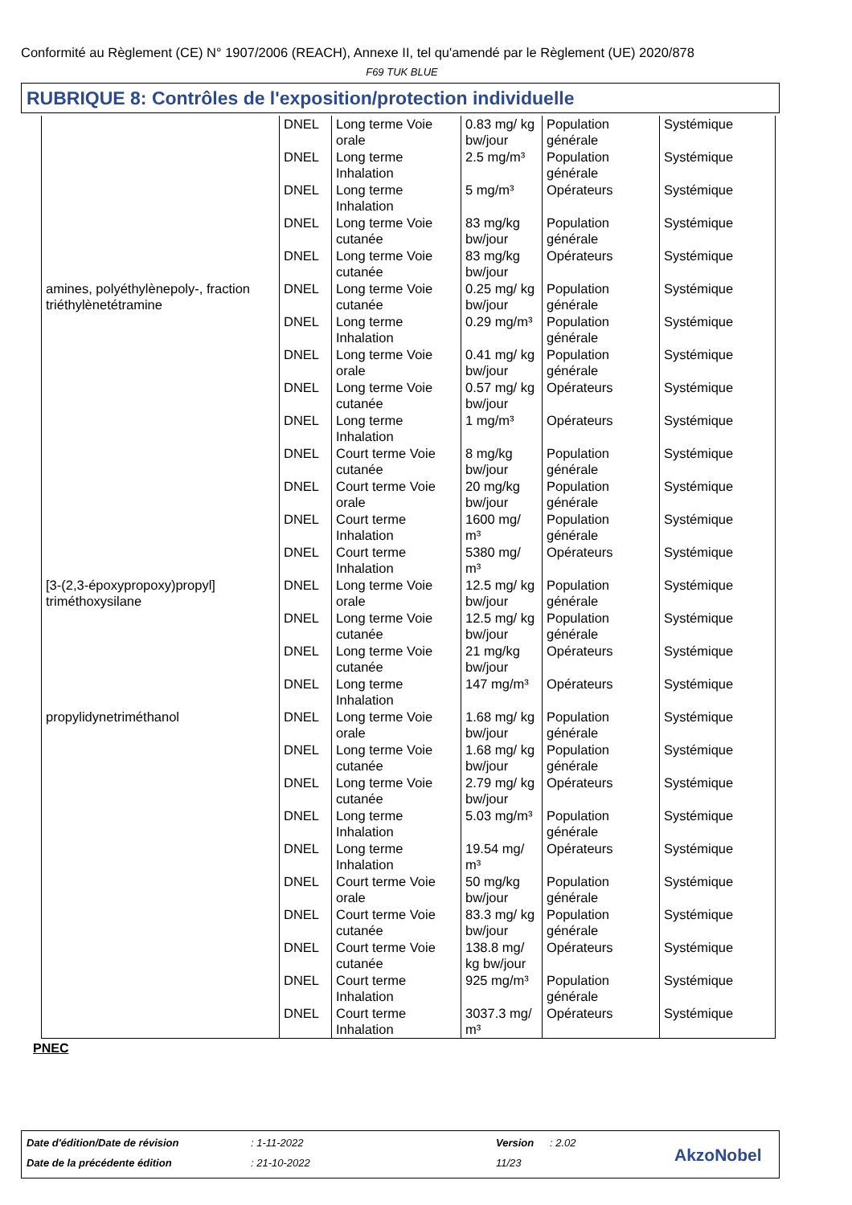Conformité au Règlement (CE) N° 1907/2006 (REACH), Annexe II, tel qu'amendé par le Règlement (UE) 2020/878
F69 TUK BLUE
RUBRIQUE 8: Contrôles de l'exposition/protection individuelle
| | DNEL | Long terme Voie orale | 0.83 mg/ kg bw/jour | Population générale | Systémique |
| | DNEL | Long terme Inhalation | 2.5 mg/m³ | Population générale | Systémique |
| | DNEL | Long terme Inhalation | 5 mg/m³ | Opérateurs | Systémique |
| | DNEL | Long terme Voie cutanée | 83 mg/kg bw/jour | Population générale | Systémique |
| | DNEL | Long terme Voie cutanée | 83 mg/kg bw/jour | Opérateurs | Systémique |
| amines, polyéthylènepoly-, fraction triéthylènetétramine | DNEL | Long terme Voie cutanée | 0.25 mg/ kg bw/jour | Population générale | Systémique |
| | DNEL | Long terme Inhalation | 0.29 mg/m³ | Population générale | Systémique |
| | DNEL | Long terme Voie orale | 0.41 mg/ kg bw/jour | Population générale | Systémique |
| | DNEL | Long terme Voie cutanée | 0.57 mg/ kg bw/jour | Opérateurs | Systémique |
| | DNEL | Long terme Inhalation | 1 mg/m³ | Opérateurs | Systémique |
| | DNEL | Court terme Voie cutanée | 8 mg/kg bw/jour | Population générale | Systémique |
| | DNEL | Court terme Voie orale | 20 mg/kg bw/jour | Population générale | Systémique |
| | DNEL | Court terme Inhalation | 1600 mg/ m³ | Population générale | Systémique |
| | DNEL | Court terme Inhalation | 5380 mg/ m³ | Opérateurs | Systémique |
| [3-(2,3-époxypropoxy)propyl] triméthoxysilane | DNEL | Long terme Voie orale | 12.5 mg/ kg bw/jour | Population générale | Systémique |
| | DNEL | Long terme Voie cutanée | 12.5 mg/ kg bw/jour | Population générale | Systémique |
| | DNEL | Long terme Voie cutanée | 21 mg/kg bw/jour | Opérateurs | Systémique |
| | DNEL | Long terme Inhalation | 147 mg/m³ | Opérateurs | Systémique |
| propylidynetriméthanol | DNEL | Long terme Voie orale | 1.68 mg/ kg bw/jour | Population générale | Systémique |
| | DNEL | Long terme Voie cutanée | 1.68 mg/ kg bw/jour | Population générale | Systémique |
| | DNEL | Long terme Voie cutanée | 2.79 mg/ kg bw/jour | Opérateurs | Systémique |
| | DNEL | Long terme Inhalation | 5.03 mg/m³ | Population générale | Systémique |
| | DNEL | Long terme Inhalation | 19.54 mg/ m³ | Opérateurs | Systémique |
| | DNEL | Court terme Voie orale | 50 mg/kg bw/jour | Population générale | Systémique |
| | DNEL | Court terme Voie cutanée | 83.3 mg/ kg bw/jour | Population générale | Systémique |
| | DNEL | Court terme Voie cutanée | 138.8 mg/ kg bw/jour | Opérateurs | Systémique |
| | DNEL | Court terme Inhalation | 925 mg/m³ | Population générale | Systémique |
| | DNEL | Court terme Inhalation | 3037.3 mg/ m³ | Opérateurs | Systémique |
PNEC
Date d'édition/Date de révision
: 1-11-2022 Version : 2.02
Date de la précédente édition : 21-10-2022 11/23 AkzoNobel